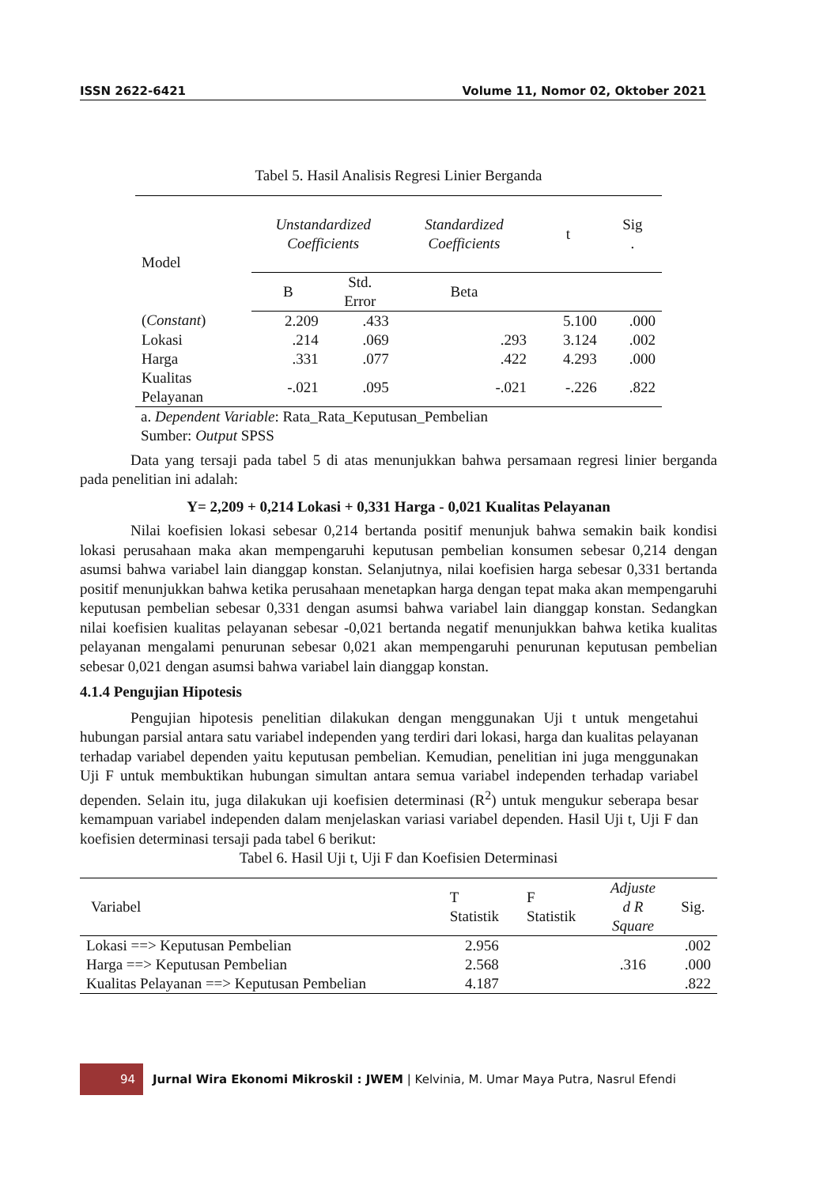ISSN 2622-6421 Volume 11, Nomor 02, Oktober 2021
Tabel 5. Hasil Analisis Regresi Linier Berganda
| Model | Unstandardized Coefficients | | Standardized Coefficients | t | Sig . |
| --- | --- | --- | --- | --- | --- |
| | B | Std. Error | Beta | | |
| ( Constant ) | 2.209 | .433 | | 5.100 | .000 |
| Lokasi | .214 | .069 | .293 | 3.124 | .002 |
| Harga | .331 | .077 | .422 | 4.293 | .000 |
| Kualitas Pelayanan | -.021 | .095 | -.021 | -.226 | .822 |
a. Dependent Variable: Rata_Rata_Keputusan_Pembelian
Sumber: Output SPSS
Data yang tersaji pada tabel 5 di atas menunjukkan bahwa persamaan regresi linier berganda pada penelitian ini adalah:
Y= 2,209 + 0,214 Lokasi + 0,331 Harga - 0,021 Kualitas Pelayanan
Nilai koefisien lokasi sebesar 0,214 bertanda positif menunjuk bahwa semakin baik kondisi lokasi perusahaan maka akan mempengaruhi keputusan pembelian konsumen sebesar 0,214 dengan asumsi bahwa variabel lain dianggap konstan. Selanjutnya, nilai koefisien harga sebesar 0,331 bertanda positif menunjukkan bahwa ketika perusahaan menetapkan harga dengan tepat maka akan mempengaruhi keputusan pembelian sebesar 0,331 dengan asumsi bahwa variabel lain dianggap konstan. Sedangkan nilai koefisien kualitas pelayanan sebesar -0,021 bertanda negatif menunjukkan bahwa ketika kualitas pelayanan mengalami penurunan sebesar 0,021 akan mempengaruhi penurunan keputusan pembelian sebesar 0,021 dengan asumsi bahwa variabel lain dianggap konstan.
4.1.4 Pengujian Hipotesis
Pengujian hipotesis penelitian dilakukan dengan menggunakan Uji t untuk mengetahui hubungan parsial antara satu variabel independen yang terdiri dari lokasi, harga dan kualitas pelayanan terhadap variabel dependen yaitu keputusan pembelian. Kemudian, penelitian ini juga menggunakan Uji F untuk membuktikan hubungan simultan antara semua variabel independen terhadap variabel dependen. Selain itu, juga dilakukan uji koefisien determinasi (R<sup>2</sup>) untuk mengukur seberapa besar kemampuan variabel independen dalam menjelaskan variasi variabel dependen. Hasil Uji t, Uji F dan koefisien determinasi tersaji pada tabel 6 berikut:
Tabel 6. Hasil Uji t, Uji F dan Koefisien Determinasi
| Variabel | T Statistik | F Statistik | Adjuste d R Square | Sig. |
| --- | --- | --- | --- | --- |
| Lokasi ==> Keputusan Pembelian | 2.956 | | .316 | .002 |
| Harga ==> Keputusan Pembelian | 2.568 | | | .000 |
| Kualitas Pelayanan ==> Keputusan Pembelian | 4.187 | | | .822 |
94
Jurnal Wira Ekonomi Mikroskil : JWEM | Kelvinia, M. Umar Maya Putra, Nasrul Efendi